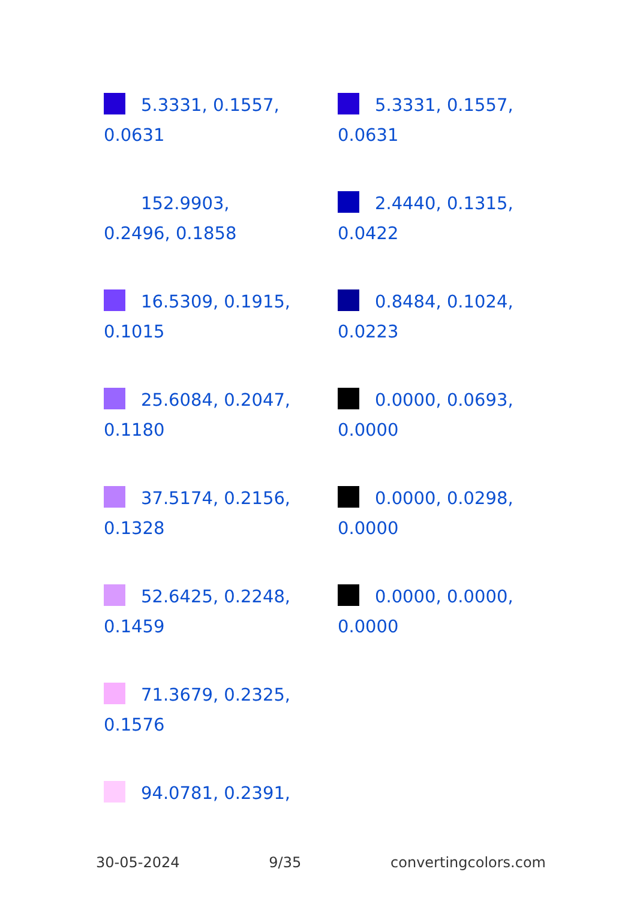5.3331, 0.1557, 0.0631
5.3331, 0.1557, 0.0631
152.9903, 0.2496, 0.1858
2.4440, 0.1315, 0.0422
16.5309, 0.1915, 0.1015
0.8484, 0.1024, 0.0223
25.6084, 0.2047, 0.1180
0.0000, 0.0693, 0.0000
37.5174, 0.2156, 0.1328
0.0000, 0.0298, 0.0000
52.6425, 0.2248, 0.1459
0.0000, 0.0000, 0.0000
71.3679, 0.2325, 0.1576
94.0781, 0.2391,
30-05-2024 9/35 convertingcolors.com